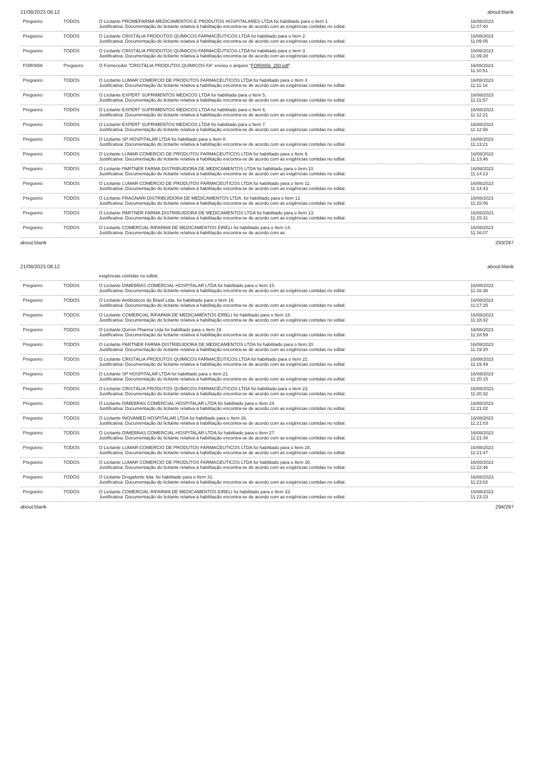21/08/2023 08:12 about:blank
| Pregoeiro | TODOS | O Licitante PROMEFARMA MEDICAMENTOS E PRODUTOS HOSPITALARES LTDA foi habilitado para o Item 1. Justificativa: Documentação do licitante relativa à habilitação encontra-se de acordo com as exigências contidas no edital. | 16/08/2023 11:07:40 |
| Pregoeiro | TODOS | O Licitante CRISTÁLIA PRODUTOS QUÍMICOS FARMACÊUTICOS LTDA foi habilitado para o Item 2. Justificativa: Documentação do licitante relativa à habilitação encontra-se de acordo com as exigências contidas no edital. | 16/08/2023 11:09:05 |
| Pregoeiro | TODOS | O Licitante CRISTÁLIA PRODUTOS QUÍMICOS FARMACÊUTICOS LTDA foi habilitado para o Item 3. Justificativa: Documentação do licitante relativa à habilitação encontra-se de acordo com as exigências contidas no edital. | 16/08/2023 11:09:28 |
| FOR0856 | Pregoeiro | O Fornecedor "CRISTÁLIA PRODUTOS QUÍMICOS FA" enviou o arquivo " FOR0856_250.pdf ". | 16/08/2023 11:10:51 |
| Pregoeiro | TODOS | O Licitante LUMAR COMERCIO DE PRODUTOS FARMACEUTICOS LTDA foi habilitado para o Item 4. Justificativa: Documentação do licitante relativa à habilitação encontra-se de acordo com as exigências contidas no edital. | 16/08/2023 11:11:16 |
| Pregoeiro | TODOS | O Licitante EXPERT SUPRIMENTOS MEDICOS LTDA foi habilitado para o Item 5. Justificativa: Documentação do licitante relativa à habilitação encontra-se de acordo com as exigências contidas no edital. | 16/08/2023 11:11:57 |
| Pregoeiro | TODOS | O Licitante EXPERT SUPRIMENTOS MEDICOS LTDA foi habilitado para o Item 6. Justificativa: Documentação do licitante relativa à habilitação encontra-se de acordo com as exigências contidas no edital. | 16/08/2023 11:12:21 |
| Pregoeiro | TODOS | O Licitante EXPERT SUPRIMENTOS MEDICOS LTDA foi habilitado para o Item 7. Justificativa: Documentação do licitante relativa à habilitação encontra-se de acordo com as exigências contidas no edital. | 16/08/2023 11:12:56 |
| Pregoeiro | TODOS | O Licitante SP HOSPITALAR LTDA foi habilitado para o Item 8. Justificativa: Documentação do licitante relativa à habilitação encontra-se de acordo com as exigências contidas no edital. | 16/08/2023 11:13:21 |
| Pregoeiro | TODOS | O Licitante LUMAR COMERCIO DE PRODUTOS FARMACEUTICOS LTDA foi habilitado para o Item 9. Justificativa: Documentação do licitante relativa à habilitação encontra-se de acordo com as exigências contidas no edital. | 16/08/2023 11:13:46 |
| Pregoeiro | TODOS | O Licitante PARTNER FARMA DISTRIBUIDORA DE MEDICAMENTOS LTDA foi habilitado para o Item 10. Justificativa: Documentação do licitante relativa à habilitação encontra-se de acordo com as exigências contidas no edital. | 16/08/2023 11:14:13 |
| Pregoeiro | TODOS | O Licitante LUMAR COMERCIO DE PRODUTOS FARMACEUTICOS LTDA foi habilitado para o Item 11. Justificativa: Documentação do licitante relativa à habilitação encontra-se de acordo com as exigências contidas no edital. | 16/08/2023 11:14:43 |
| Pregoeiro | TODOS | O Licitante FRAGNARI DISTRIBUIDORA DE MEDICAMENTOS LTDA. foi habilitado para o Item 12. Justificativa: Documentação do licitante relativa à habilitação encontra-se de acordo com as exigências contidas no edital. | 16/08/2023 11:15:06 |
| Pregoeiro | TODOS | O Licitante PARTNER FARMA DISTRIBUIDORA DE MEDICAMENTOS LTDA foi habilitado para o Item 13. Justificativa: Documentação do licitante relativa à habilitação encontra-se de acordo com as exigências contidas no edital. | 16/08/2023 11:15:31 |
| Pregoeiro | TODOS | O Licitante COMERCIAL RIFARMA DE MEDICAMENTOS EIRELI foi habilitado para o Item 14. Justificativa: Documentação do licitante relativa à habilitação encontra-se de acordo com as | 16/08/2023 11:16:07 |
about:blank 293/297
21/08/2023 08:12 about:blank
| | | exigências contidas no edital. | |
| Pregoeiro | TODOS | O Licitante DIMEBRAS COMERCIAL HOSPITALAR LTDA foi habilitado para o Item 15. Justificativa: Documentação do licitante relativa à habilitação encontra-se de acordo com as exigências contidas no edital. | 16/08/2023 11:16:36 |
| Pregoeiro | TODOS | O Licitante Antibióticos do Brasil Ltda. foi habilitado para o Item 16. Justificativa: Documentação do licitante relativa à habilitação encontra-se de acordo com as exigências contidas no edital. | 16/08/2023 11:17:25 |
| Pregoeiro | TODOS | O Licitante COMERCIAL RIFARMA DE MEDICAMENTOS EIRELI foi habilitado para o Item 18. Justificativa: Documentação do licitante relativa à habilitação encontra-se de acordo com as exigências contidas no edital. | 16/08/2023 11:18:42 |
| Pregoeiro | TODOS | O Licitante Quíron Pharma Ltda foi habilitado para o Item 19. Justificativa: Documentação do licitante relativa à habilitação encontra-se de acordo com as exigências contidas no edital. | 16/08/2023 11:18:59 |
| Pregoeiro | TODOS | O Licitante PARTNER FARMA DISTRIBUIDORA DE MEDICAMENTOS LTDA foi habilitado para o Item 20. Justificativa: Documentação do licitante relativa à habilitação encontra-se de acordo com as exigências contidas no edital. | 16/08/2023 11:19:20 |
| Pregoeiro | TODOS | O Licitante CRISTÁLIA PRODUTOS QUÍMICOS FARMACÊUTICOS LTDA foi habilitado para o Item 22. Justificativa: Documentação do licitante relativa à habilitação encontra-se de acordo com as exigências contidas no edital. | 16/08/2023 11:19:49 |
| Pregoeiro | TODOS | O Licitante SP HOSPITALAR LTDA foi habilitado para o Item 21. Justificativa: Documentação do licitante relativa à habilitação encontra-se de acordo com as exigências contidas no edital. | 16/08/2023 11:20:15 |
| Pregoeiro | TODOS | O Licitante CRISTÁLIA PRODUTOS QUÍMICOS FARMACÊUTICOS LTDA foi habilitado para o Item 23. Justificativa: Documentação do licitante relativa à habilitação encontra-se de acordo com as exigências contidas no edital. | 16/08/2023 11:20:32 |
| Pregoeiro | TODOS | O Licitante DIMEBRAS COMERCIAL HOSPITALAR LTDA foi habilitado para o Item 24. Justificativa: Documentação do licitante relativa à habilitação encontra-se de acordo com as exigências contidas no edital. | 16/08/2023 11:21:02 |
| Pregoeiro | TODOS | O Licitante INOVAMED HOSPITALAR LTDA foi habilitado para o Item 26. Justificativa: Documentação do licitante relativa à habilitação encontra-se de acordo com as exigências contidas no edital. | 16/08/2023 11:21:03 |
| Pregoeiro | TODOS | O Licitante DIMEBRAS COMERCIAL HOSPITALAR LTDA foi habilitado para o Item 27. Justificativa: Documentação do licitante relativa à habilitação encontra-se de acordo com as exigências contidas no edital. | 16/08/2023 11:21:34 |
| Pregoeiro | TODOS | O Licitante LUMAR COMERCIO DE PRODUTOS FARMACEUTICOS LTDA foi habilitado para o Item 28. Justificativa: Documentação do licitante relativa à habilitação encontra-se de acordo com as exigências contidas no edital. | 16/08/2023 11:21:47 |
| Pregoeiro | TODOS | O Licitante LUMAR COMERCIO DE PRODUTOS FARMACEUTICOS LTDA foi habilitado para o Item 30. Justificativa: Documentação do licitante relativa à habilitação encontra-se de acordo com as exigências contidas no edital. | 16/08/2023 11:22:46 |
| Pregoeiro | TODOS | O Licitante Drogafonte ltda. foi habilitado para o Item 31. Justificativa: Documentação do licitante relativa à habilitação encontra-se de acordo com as exigências contidas no edital. | 16/08/2023 11:23:02 |
| Pregoeiro | TODOS | O Licitante COMERCIAL RIFARMA DE MEDICAMENTOS EIRELI foi habilitado para o Item 33. Justificativa: Documentação do licitante relativa à habilitação encontra-se de acordo com as exigências contidas no edital. | 16/08/2023 11:23:23 |
about:blank 294/297